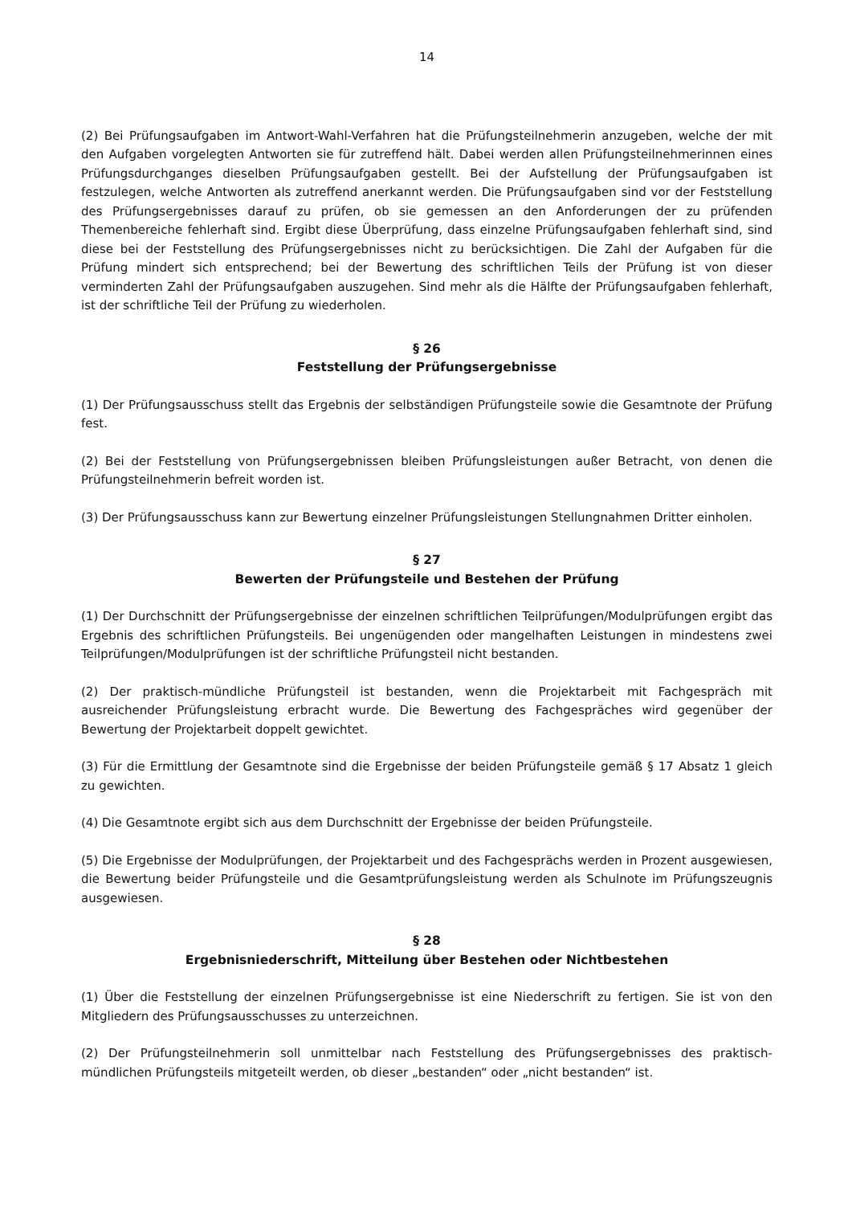14
(2) Bei Prüfungsaufgaben im Antwort-Wahl-Verfahren hat die Prüfungsteilnehmerin anzugeben, welche der mit den Aufgaben vorgelegten Antworten sie für zutreffend hält. Dabei werden allen Prüfungsteilnehmerinnen eines Prüfungsdurchganges dieselben Prüfungsaufgaben gestellt. Bei der Aufstellung der Prüfungsaufgaben ist festzulegen, welche Antworten als zutreffend anerkannt werden. Die Prüfungsaufgaben sind vor der Feststellung des Prüfungsergebnisses darauf zu prüfen, ob sie gemessen an den Anforderungen der zu prüfenden Themenbereiche fehlerhaft sind. Ergibt diese Überprüfung, dass einzelne Prüfungsaufgaben fehlerhaft sind, sind diese bei der Feststellung des Prüfungsergebnisses nicht zu berücksichtigen. Die Zahl der Aufgaben für die Prüfung mindert sich entsprechend; bei der Bewertung des schriftlichen Teils der Prüfung ist von dieser verminderten Zahl der Prüfungsaufgaben auszugehen. Sind mehr als die Hälfte der Prüfungsaufgaben fehlerhaft, ist der schriftliche Teil der Prüfung zu wiederholen.
§ 26
Feststellung der Prüfungsergebnisse
(1) Der Prüfungsausschuss stellt das Ergebnis der selbständigen Prüfungsteile sowie die Gesamtnote der Prüfung fest.
(2) Bei der Feststellung von Prüfungsergebnissen bleiben Prüfungsleistungen außer Betracht, von denen die Prüfungsteilnehmerin befreit worden ist.
(3) Der Prüfungsausschuss kann zur Bewertung einzelner Prüfungsleistungen Stellungnahmen Dritter einholen.
§ 27
Bewerten der Prüfungsteile und Bestehen der Prüfung
(1) Der Durchschnitt der Prüfungsergebnisse der einzelnen schriftlichen Teilprüfungen/Modulprüfungen ergibt das Ergebnis des schriftlichen Prüfungsteils. Bei ungenügenden oder mangelhaften Leistungen in mindestens zwei Teilprüfungen/Modulprüfungen ist der schriftliche Prüfungsteil nicht bestanden.
(2) Der praktisch-mündliche Prüfungsteil ist bestanden, wenn die Projektarbeit mit Fachgespräch mit ausreichender Prüfungsleistung erbracht wurde. Die Bewertung des Fachgespräches wird gegenüber der Bewertung der Projektarbeit doppelt gewichtet.
(3) Für die Ermittlung der Gesamtnote sind die Ergebnisse der beiden Prüfungsteile gemäß § 17 Absatz 1 gleich zu gewichten.
(4) Die Gesamtnote ergibt sich aus dem Durchschnitt der Ergebnisse der beiden Prüfungsteile.
(5) Die Ergebnisse der Modulprüfungen, der Projektarbeit und des Fachgesprächs werden in Prozent ausgewiesen, die Bewertung beider Prüfungsteile und die Gesamtprüfungsleistung werden als Schulnote im Prüfungszeugnis ausgewiesen.
§ 28
Ergebnisniederschrift, Mitteilung über Bestehen oder Nichtbestehen
(1) Über die Feststellung der einzelnen Prüfungsergebnisse ist eine Niederschrift zu fertigen. Sie ist von den Mitgliedern des Prüfungsausschusses zu unterzeichnen.
(2) Der Prüfungsteilnehmerin soll unmittelbar nach Feststellung des Prüfungsergebnisses des praktisch-mündlichen Prüfungsteils mitgeteilt werden, ob dieser „bestanden“ oder „nicht bestanden“ ist.